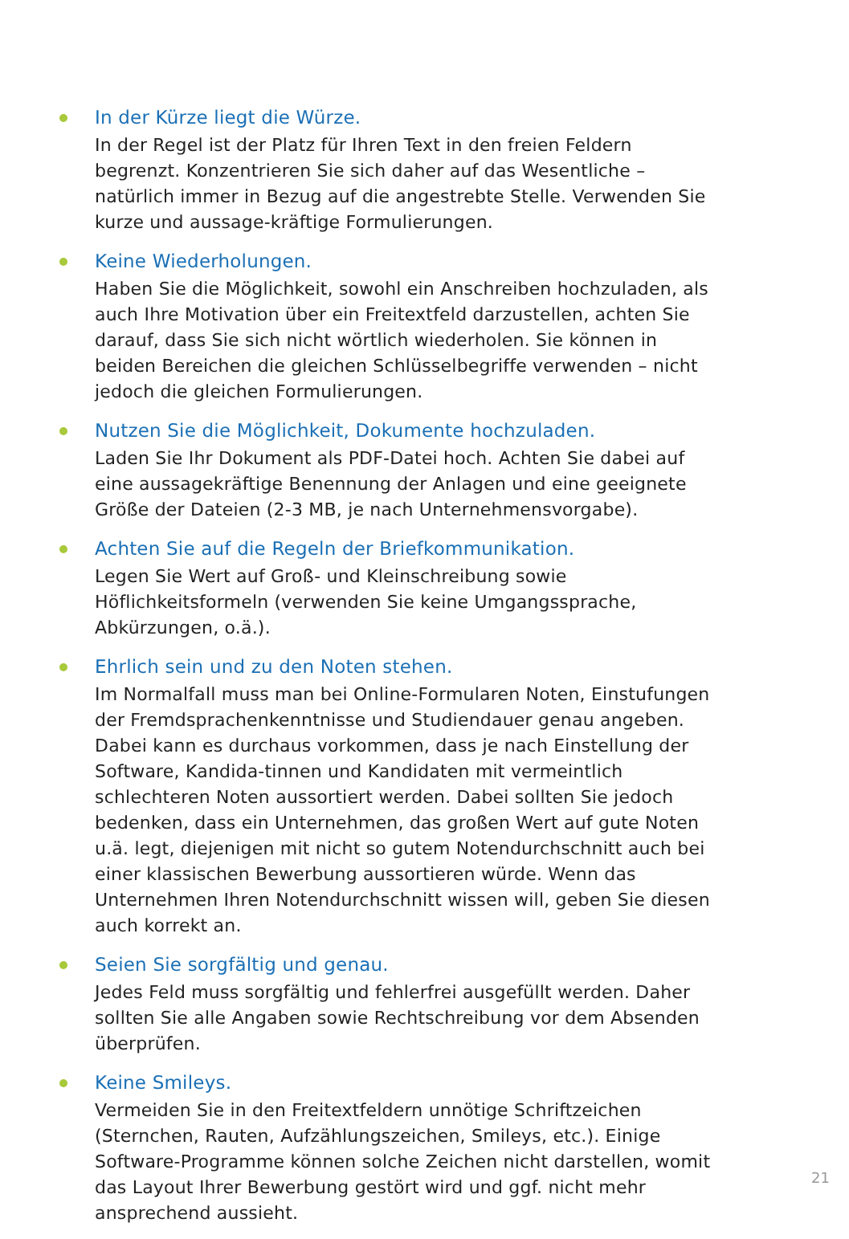In der Kürze liegt die Würze.
In der Regel ist der Platz für Ihren Text in den freien Feldern begrenzt. Konzentrieren Sie sich daher auf das Wesentliche – natürlich immer in Bezug auf die angestrebte Stelle. Verwenden Sie kurze und aussage-kräftige Formulierungen.
Keine Wiederholungen.
Haben Sie die Möglichkeit, sowohl ein Anschreiben hochzuladen, als auch Ihre Motivation über ein Freitextfeld darzustellen, achten Sie darauf, dass Sie sich nicht wörtlich wiederholen. Sie können in beiden Bereichen die gleichen Schlüsselbegriffe verwenden – nicht jedoch die gleichen Formulierungen.
Nutzen Sie die Möglichkeit, Dokumente hochzuladen.
Laden Sie Ihr Dokument als PDF-Datei hoch. Achten Sie dabei auf eine aussagekräftige Benennung der Anlagen und eine geeignete Größe der Dateien (2-3 MB, je nach Unternehmensvorgabe).
Achten Sie auf die Regeln der Briefkommunikation.
Legen Sie Wert auf Groß- und Kleinschreibung sowie Höflichkeitsformeln (verwenden Sie keine Umgangssprache, Abkürzungen, o.ä.).
Ehrlich sein und zu den Noten stehen.
Im Normalfall muss man bei Online-Formularen Noten, Einstufungen der Fremdsprachenkenntnisse und Studiendauer genau angeben. Dabei kann es durchaus vorkommen, dass je nach Einstellung der Software, Kandida-tinnen und Kandidaten mit vermeintlich schlechteren Noten aussortiert werden. Dabei sollten Sie jedoch bedenken, dass ein Unternehmen, das großen Wert auf gute Noten u.ä. legt, diejenigen mit nicht so gutem Notendurchschnitt auch bei einer klassischen Bewerbung aussortieren würde. Wenn das Unternehmen Ihren Notendurchschnitt wissen will, geben Sie diesen auch korrekt an.
Seien Sie sorgfältig und genau.
Jedes Feld muss sorgfältig und fehlerfrei ausgefüllt werden. Daher sollten Sie alle Angaben sowie Rechtschreibung vor dem Absenden überprüfen.
Keine Smileys.
Vermeiden Sie in den Freitextfeldern unnötige Schriftzeichen (Sternchen, Rauten, Aufzählungszeichen, Smileys, etc.). Einige Software-Programme können solche Zeichen nicht darstellen, womit das Layout Ihrer Bewerbung gestört wird und ggf. nicht mehr ansprechend aussieht.
21